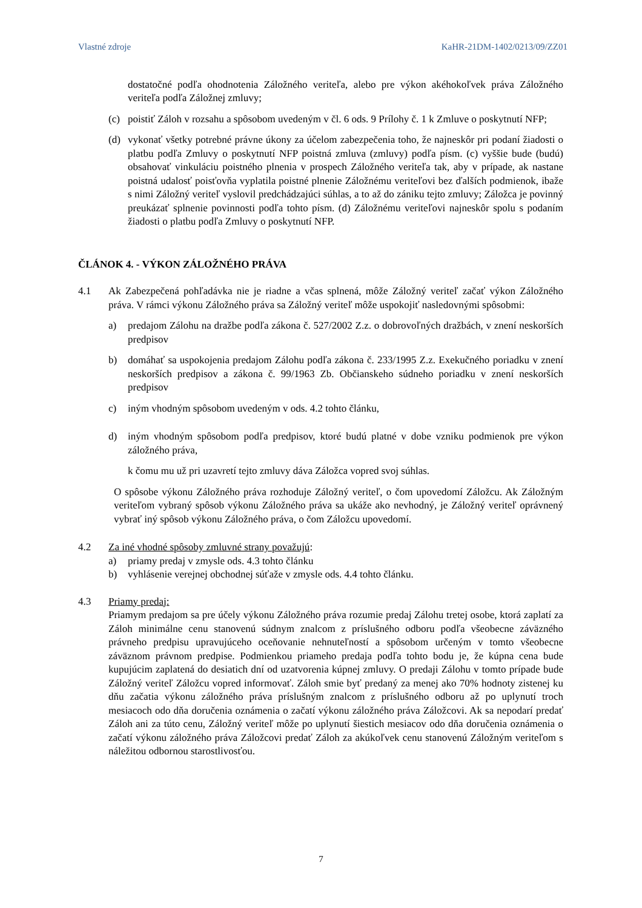Vlastné zdroje KaHR-21DM-1402/0213/09/ZZ01
dostatočné podľa ohodnotenia Záložného veriteľa, alebo pre výkon akéhokoľvek práva Záložného veriteľa podľa Záložnej zmluvy;
(c) poistiť Záloh v rozsahu a spôsobom uvedeným v čl. 6 ods. 9 Prílohy č. 1 k Zmluve o poskytnutí NFP;
(d) vykonať všetky potrebné právne úkony za účelom zabezpečenia toho, že najneskôr pri podaní žiadosti o platbu podľa Zmluvy o poskytnutí NFP poistná zmluva (zmluvy) podľa písm. (c) vyššie bude (budú) obsahovať vinkuláciu poistného plnenia v prospech Záložného veriteľa tak, aby v prípade, ak nastane poistná udalosť poisťovňa vyplatila poistné plnenie Záložnému veriteľovi bez ďalších podmienok, ibaže s nimi Záložný veriteľ vyslovil predchádzajúci súhlas, a to až do zániku tejto zmluvy; Záložca je povinný preukázať splnenie povinnosti podľa tohto písm. (d) Záložnému veriteľovi najneskôr spolu s podaním žiadosti o platbu podľa Zmluvy o poskytnutí NFP.
ČLÁNOK 4. - VÝKON ZÁLOŽNÉHO PRÁVA
4.1 Ak Zabezpečená pohľadávka nie je riadne a včas splnená, môže Záložný veriteľ začať výkon Záložného práva. V rámci výkonu Záložného práva sa Záložný veriteľ môže uspokojiť nasledovnými spôsobmi:
a) predajom Zálohu na dražbe podľa zákona č. 527/2002 Z.z. o dobrovoľných dražbách, v znení neskorších predpisov
b) domáhať sa uspokojenia predajom Zálohu podľa zákona č. 233/1995 Z.z. Exekučného poriadku v znení neskorších predpisov a zákona č. 99/1963 Zb. Občianskeho súdneho poriadku v znení neskorších predpisov
c) iným vhodným spôsobom uvedeným v ods. 4.2 tohto článku,
d) iným vhodným spôsobom podľa predpisov, ktoré budú platné v dobe vzniku podmienok pre výkon záložného práva,
k čomu mu už pri uzavretí tejto zmluvy dáva Záložca vopred svoj súhlas.
O spôsobe výkonu Záložného práva rozhoduje Záložný veriteľ, o čom upovedomí Záložcu. Ak Záložným veriteľom vybraný spôsob výkonu Záložného práva sa ukáže ako nevhodný, je Záložný veriteľ oprávnený vybrať iný spôsob výkonu Záložného práva, o čom Záložcu upovedomí.
4.2 Za iné vhodné spôsoby zmluvné strany považujú:
a) priamy predaj v zmysle ods. 4.3 tohto článku
b) vyhlásenie verejnej obchodnej súťaže v zmysle ods. 4.4 tohto článku.
4.3 Priamy predaj:
Priamym predajom sa pre účely výkonu Záložného práva rozumie predaj Zálohu tretej osobe, ktorá zaplatí za Záloh minimálne cenu stanovenú súdnym znalcom z príslušného odboru podľa všeobecne záväzného právneho predpisu upravujúceho oceňovanie nehnuteľností a spôsobom určeným v tomto všeobecne záväznom právnom predpise. Podmienkou priameho predaja podľa tohto bodu je, že kúpna cena bude kupujúcim zaplatená do desiatich dní od uzatvorenia kúpnej zmluvy. O predaji Zálohu v tomto prípade bude Záložný veriteľ Záložcu vopred informovať. Záloh smie byť predaný za menej ako 70% hodnoty zistenej ku dňu začatia výkonu záložného práva príslušným znalcom z príslušného odboru až po uplynutí troch mesiacoch odo dňa doručenia oznámenia o začatí výkonu záložného práva Záložcovi. Ak sa nepodarí predať Záloh ani za túto cenu, Záložný veriteľ môže po uplynutí šiestich mesiacov odo dňa doručenia oznámenia o začatí výkonu záložného práva Záložcovi predať Záloh za akúkoľvek cenu stanovenú Záložným veriteľom s náležitou odbornou starostlivosťou.
7